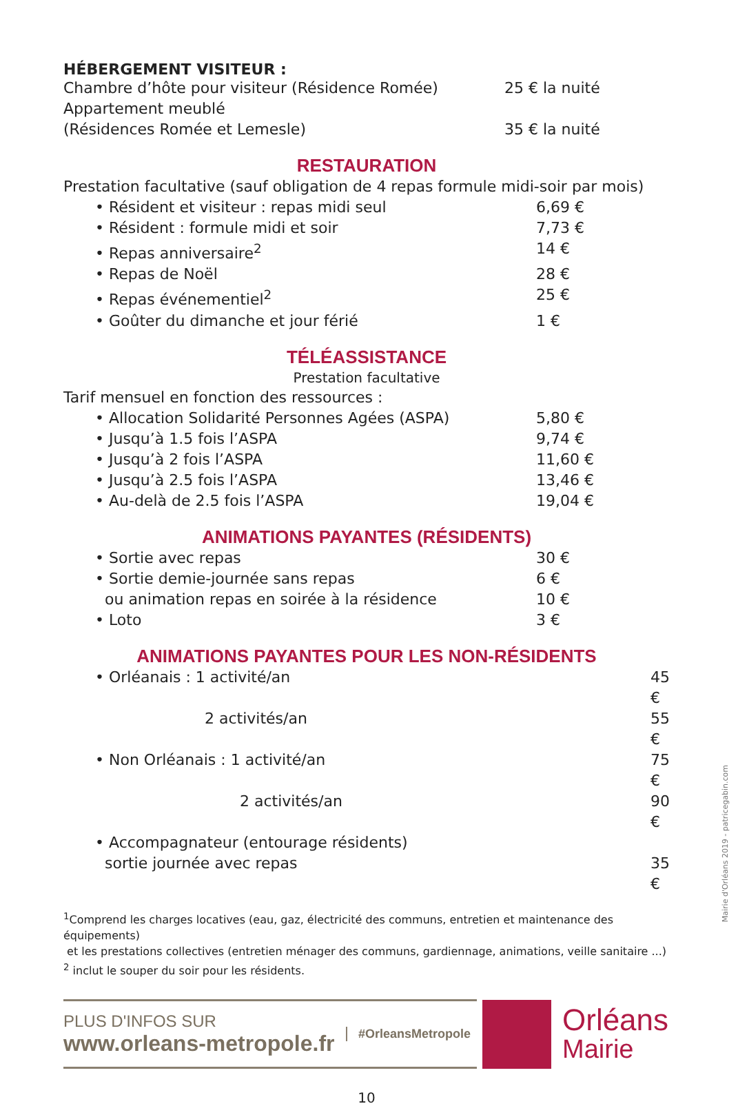HÉBERGEMENT VISITEUR :
| Chambre d’hôte pour visiteur (Résidence Romée) | 25 € la nuité |
| Appartement meublé (Résidences Romée et Lemesle) | 35 € la nuité |
RESTAURATION
Prestation facultative (sauf obligation de 4 repas formule midi-soir par mois)
| • Résident et visiteur : repas midi seul | 6,69 € |
| • Résident : formule midi et soir | 7,73 € |
| • Repas anniversaire<sup>2</sup> | 14 € |
| • Repas de Noël | 28 € |
| • Repas événementiel<sup>2</sup> | 25 € |
| • Goûter du dimanche et jour férié | 1 € |
TÉLÉASSISTANCE
Prestation facultative
Tarif mensuel en fonction des ressources :
| • Allocation Solidarité Personnes Agées (ASPA) | 5,80 € |
| • Jusqu’à 1.5 fois l’ASPA | 9,74 € |
| • Jusqu’à 2 fois l’ASPA | 11,60 € |
| • Jusqu’à 2.5 fois l’ASPA | 13,46 € |
| • Au-delà de 2.5 fois l’ASPA | 19,04 € |
ANIMATIONS PAYANTES (RÉSIDENTS)
| • Sortie avec repas | 30 € |
| • Sortie demie-journée sans repas | 6 € |
| ou animation repas en soirée à la résidence | 10 € |
| • Loto | 3 € |
ANIMATIONS PAYANTES POUR LES NON-RÉSIDENTS
| • Orléanais : 1 activité/an | 45 € |
| 2 activités/an | 55 € |
| • Non Orléanais : 1 activité/an | 75 € |
| 2 activités/an | 90 € |
| • Accompagnateur (entourage résidents) sortie journée avec repas | 35 € |
<sup>1</sup> Comprend les charges locatives (eau, gaz, électricité des communs, entretien et maintenance des équipements)
et les prestations collectives (entretien ménager des communs, gardiennage, animations, veille sanitaire ...)
<sup>2</sup> inclut le souper du soir pour les résidents.
PLUS D'INFOS SUR
www.orleans-metropole.fr
#OrleansMetropole
Orléans
Mairie
10
Mairie d'Orléans 2019 - patricegabin.com